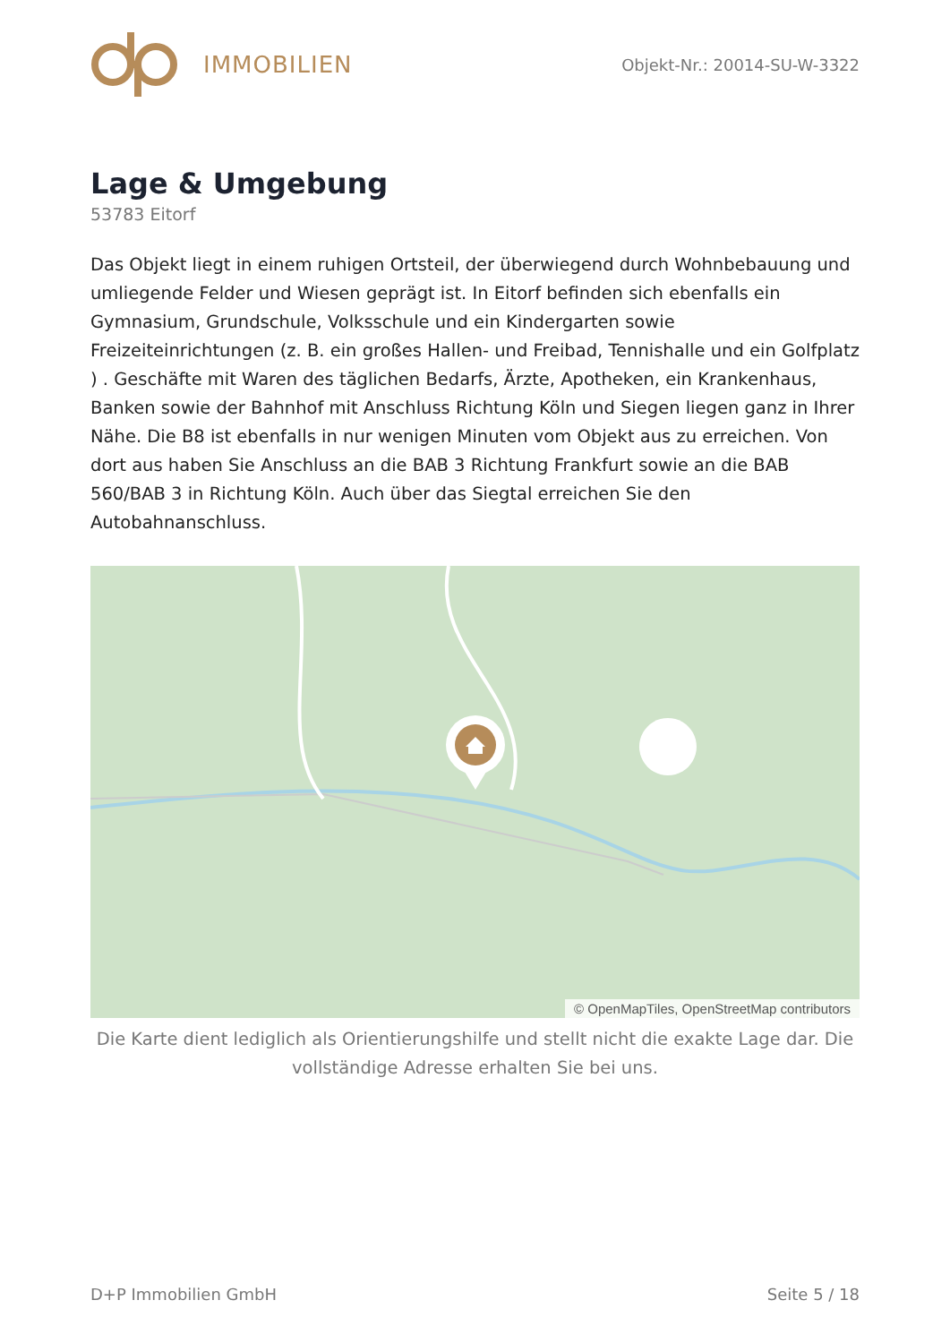IMMOBILIEN
Objekt-Nr.: 20014-SU-W-3322
Lage & Umgebung
53783 Eitorf
Das Objekt liegt in einem ruhigen Ortsteil, der überwiegend durch Wohnbebauung und umliegende Felder und Wiesen geprägt ist. In Eitorf befinden sich ebenfalls ein Gymnasium, Grundschule, Volksschule und ein Kindergarten sowie Freizeiteinrichtungen (z. B. ein großes Hallen- und Freibad, Tennishalle und ein Golfplatz ) . Geschäfte mit Waren des täglichen Bedarfs, Ärzte, Apotheken, ein Krankenhaus, Banken sowie der Bahnhof mit Anschluss Richtung Köln und Siegen liegen ganz in Ihrer Nähe. Die B8 ist ebenfalls in nur wenigen Minuten vom Objekt aus zu erreichen. Von dort aus haben Sie Anschluss an die BAB 3 Richtung Frankfurt sowie an die BAB 560/BAB 3 in Richtung Köln. Auch über das Siegtal erreichen Sie den Autobahnanschluss.
© OpenMapTiles, OpenStreetMap contributors
Die Karte dient lediglich als Orientierungshilfe und stellt nicht die exakte Lage dar. Die vollständige Adresse erhalten Sie bei uns.
D+P Immobilien GmbH Seite 5 / 18